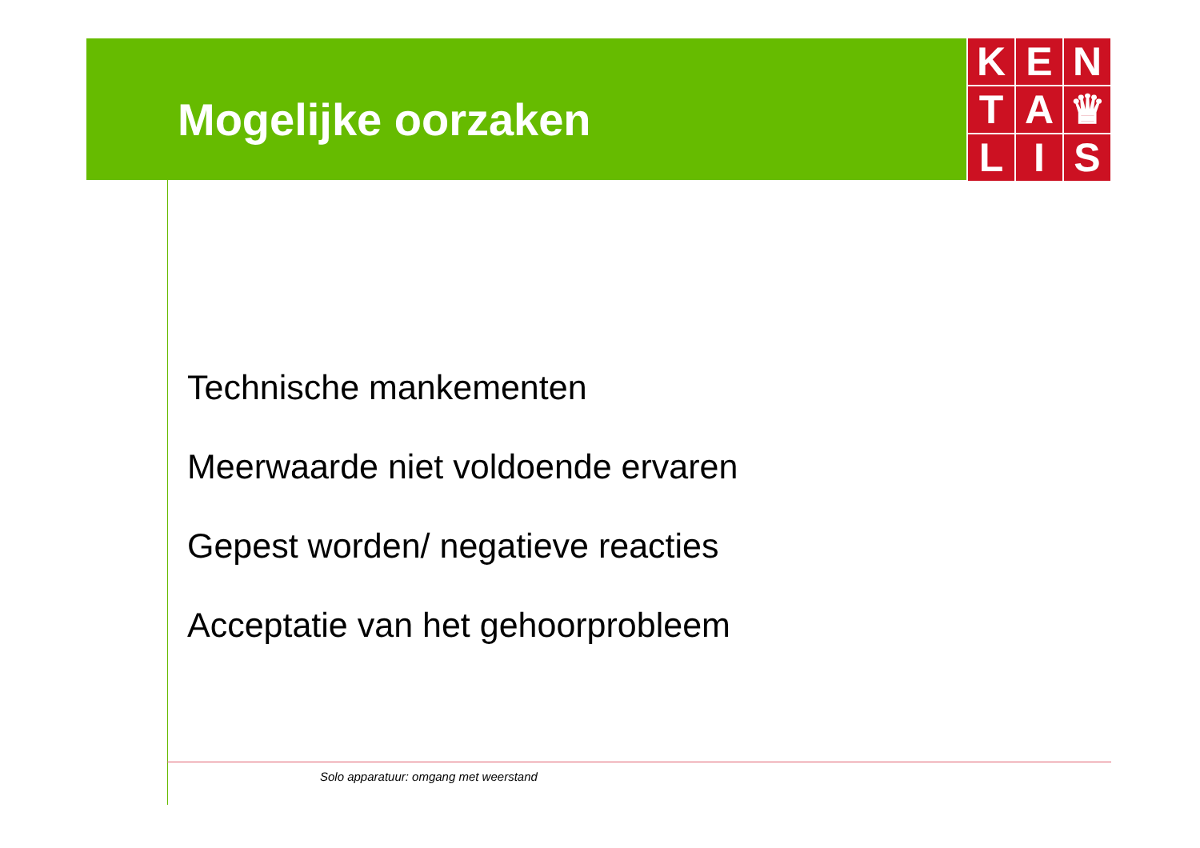K
E
N
T
A
♛
L
I
S
Mogelijke oorzaken
Technische mankementen
Meerwaarde niet voldoende ervaren
Gepest worden/ negatieve reacties
Acceptatie van het gehoorprobleem
Solo apparatuur: omgang met weerstand